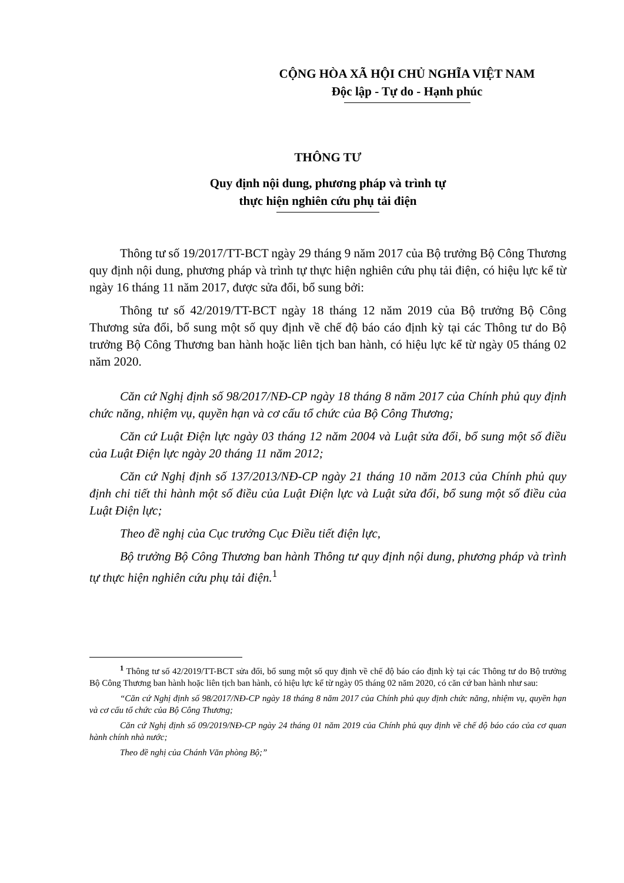CỘNG HÒA XÃ HỘI CHỦ NGHĨA VIỆT NAM
Độc lập - Tự do - Hạnh phúc
THÔNG TƯ
Quy định nội dung, phương pháp và trình tự
thực hiện nghiên cứu phụ tải điện
Thông tư số 19/2017/TT-BCT ngày 29 tháng 9 năm 2017 của Bộ trưởng Bộ Công Thương quy định nội dung, phương pháp và trình tự thực hiện nghiên cứu phụ tải điện, có hiệu lực kể từ ngày 16 tháng 11 năm 2017, được sửa đổi, bổ sung bởi:
Thông tư số 42/2019/TT-BCT ngày 18 tháng 12 năm 2019 của Bộ trưởng Bộ Công Thương sửa đổi, bổ sung một số quy định về chế độ báo cáo định kỳ tại các Thông tư do Bộ trưởng Bộ Công Thương ban hành hoặc liên tịch ban hành, có hiệu lực kể từ ngày 05 tháng 02 năm 2020.
Căn cứ Nghị định số 98/2017/NĐ-CP ngày 18 tháng 8 năm 2017 của Chính phủ quy định chức năng, nhiệm vụ, quyền hạn và cơ cấu tổ chức của Bộ Công Thương;
Căn cứ Luật Điện lực ngày 03 tháng 12 năm 2004 và Luật sửa đổi, bổ sung một số điều của Luật Điện lực ngày 20 tháng 11 năm 2012;
Căn cứ Nghị định số 137/2013/NĐ-CP ngày 21 tháng 10 năm 2013 của Chính phủ quy định chi tiết thi hành một số điều của Luật Điện lực và Luật sửa đổi, bổ sung một số điều của Luật Điện lực;
Theo đề nghị của Cục trưởng Cục Điều tiết điện lực,
Bộ trưởng Bộ Công Thương ban hành Thông tư quy định nội dung, phương pháp và trình tự thực hiện nghiên cứu phụ tải điện.<sup>1</sup>
<sup>1</sup> Thông tư số 42/2019/TT-BCT sửa đổi, bổ sung một số quy định về chế độ báo cáo định kỳ tại các Thông tư do Bộ trưởng Bộ Công Thương ban hành hoặc liên tịch ban hành, có hiệu lực kể từ ngày 05 tháng 02 năm 2020, có căn cứ ban hành như sau:
“Căn cứ Nghị định số 98/2017/NĐ-CP ngày 18 tháng 8 năm 2017 của Chính phủ quy định chức năng, nhiệm vụ, quyền hạn và cơ cấu tổ chức của Bộ Công Thương;
Căn cứ Nghị định số 09/2019/NĐ-CP ngày 24 tháng 01 năm 2019 của Chính phủ quy định về chế độ báo cáo của cơ quan hành chính nhà nước;
Theo đề nghị của Chánh Văn phòng Bộ;”